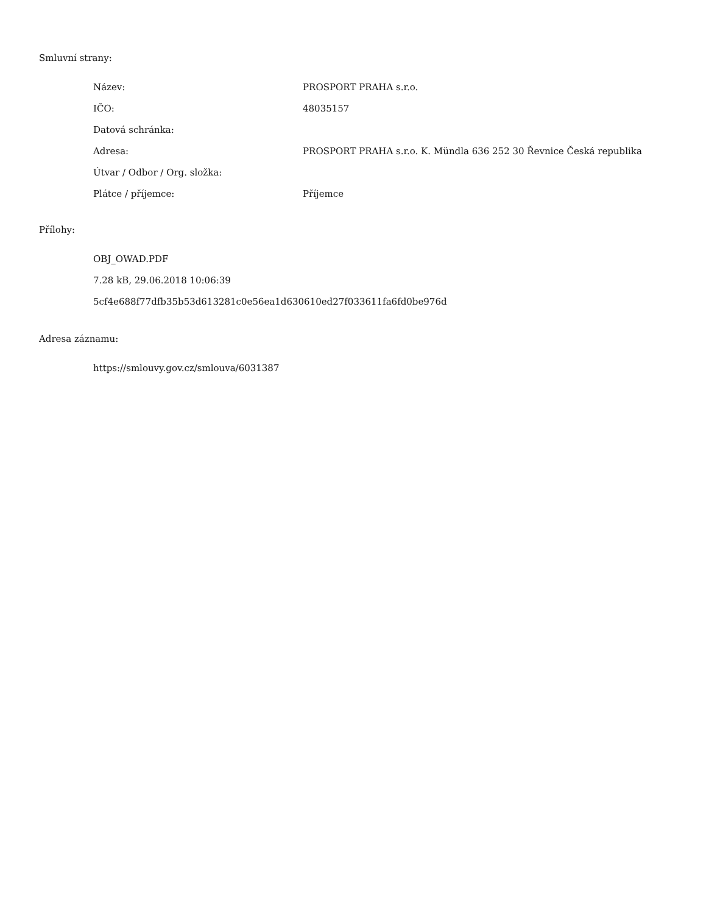Smluvní strany:
| Název: | PROSPORT PRAHA s.r.o. |
| IČO: | 48035157 |
| Datová schránka: | |
| Adresa: | PROSPORT PRAHA s.r.o. K. Mündla 636 252 30 Řevnice Česká republika |
| Útvar / Odbor / Org. složka: | |
| Plátce / příjemce: | Příjemce |
Přílohy:
OBJ_OWAD.PDF
7.28 kB, 29.06.2018 10:06:39
5cf4e688f77dfb35b53d613281c0e56ea1d630610ed27f033611fa6fd0be976d
Adresa záznamu:
https://smlouvy.gov.cz/smlouva/6031387